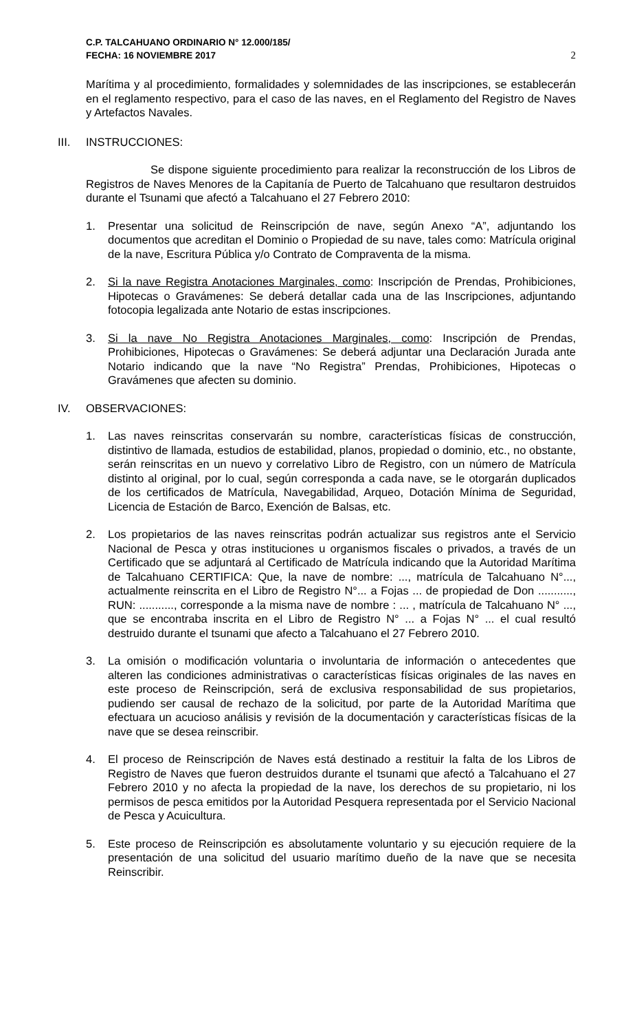C.P. TALCAHUANO ORDINARIO N° 12.000/185/
FECHA: 16 NOVIEMBRE 2017
2
Marítima y al procedimiento, formalidades y solemnidades de las inscripciones, se establecerán en el reglamento respectivo, para el caso de las naves, en el Reglamento del Registro de Naves y Artefactos Navales.
III. INSTRUCCIONES:
Se dispone siguiente procedimiento para realizar la reconstrucción de los Libros de Registros de Naves Menores de la Capitanía de Puerto de Talcahuano que resultaron destruidos durante el Tsunami que afectó a Talcahuano el 27 Febrero 2010:
1. Presentar una solicitud de Reinscripción de nave, según Anexo “A”, adjuntando los documentos que acreditan el Dominio o Propiedad de su nave, tales como: Matrícula original de la nave, Escritura Pública y/o Contrato de Compraventa de la misma.
2. Si la nave Registra Anotaciones Marginales, como: Inscripción de Prendas, Prohibiciones, Hipotecas o Gravámenes: Se deberá detallar cada una de las Inscripciones, adjuntando fotocopia legalizada ante Notario de estas inscripciones.
3. Si la nave No Registra Anotaciones Marginales, como: Inscripción de Prendas, Prohibiciones, Hipotecas o Gravámenes: Se deberá adjuntar una Declaración Jurada ante Notario indicando que la nave “No Registra” Prendas, Prohibiciones, Hipotecas o Gravámenes que afecten su dominio.
IV. OBSERVACIONES:
1. Las naves reinscritas conservarán su nombre, características físicas de construcción, distintivo de llamada, estudios de estabilidad, planos, propiedad o dominio, etc., no obstante, serán reinscritas en un nuevo y correlativo Libro de Registro, con un número de Matrícula distinto al original, por lo cual, según corresponda a cada nave, se le otorgarán duplicados de los certificados de Matrícula, Navegabilidad, Arqueo, Dotación Mínima de Seguridad, Licencia de Estación de Barco, Exención de Balsas, etc.
2. Los propietarios de las naves reinscritas podrán actualizar sus registros ante el Servicio Nacional de Pesca y otras instituciones u organismos fiscales o privados, a través de un Certificado que se adjuntará al Certificado de Matrícula indicando que la Autoridad Marítima de Talcahuano CERTIFICA: Que, la nave de nombre: ..., matrícula de Talcahuano N°..., actualmente reinscrita en el Libro de Registro N°... a Fojas ... de propiedad de Don ..........., RUN: ..........., corresponde a la misma nave de nombre : ... , matrícula de Talcahuano N° ..., que se encontraba inscrita en el Libro de Registro N° ... a Fojas N° ... el cual resultó destruido durante el tsunami que afecto a Talcahuano el 27 Febrero 2010.
3. La omisión o modificación voluntaria o involuntaria de información o antecedentes que alteren las condiciones administrativas o características físicas originales de las naves en este proceso de Reinscripción, será de exclusiva responsabilidad de sus propietarios, pudiendo ser causal de rechazo de la solicitud, por parte de la Autoridad Marítima que efectuara un acucioso análisis y revisión de la documentación y características físicas de la nave que se desea reinscribir.
4. El proceso de Reinscripción de Naves está destinado a restituir la falta de los Libros de Registro de Naves que fueron destruidos durante el tsunami que afectó a Talcahuano el 27 Febrero 2010 y no afecta la propiedad de la nave, los derechos de su propietario, ni los permisos de pesca emitidos por la Autoridad Pesquera representada por el Servicio Nacional de Pesca y Acuicultura.
5. Este proceso de Reinscripción es absolutamente voluntario y su ejecución requiere de la presentación de una solicitud del usuario marítimo dueño de la nave que se necesita Reinscribir.